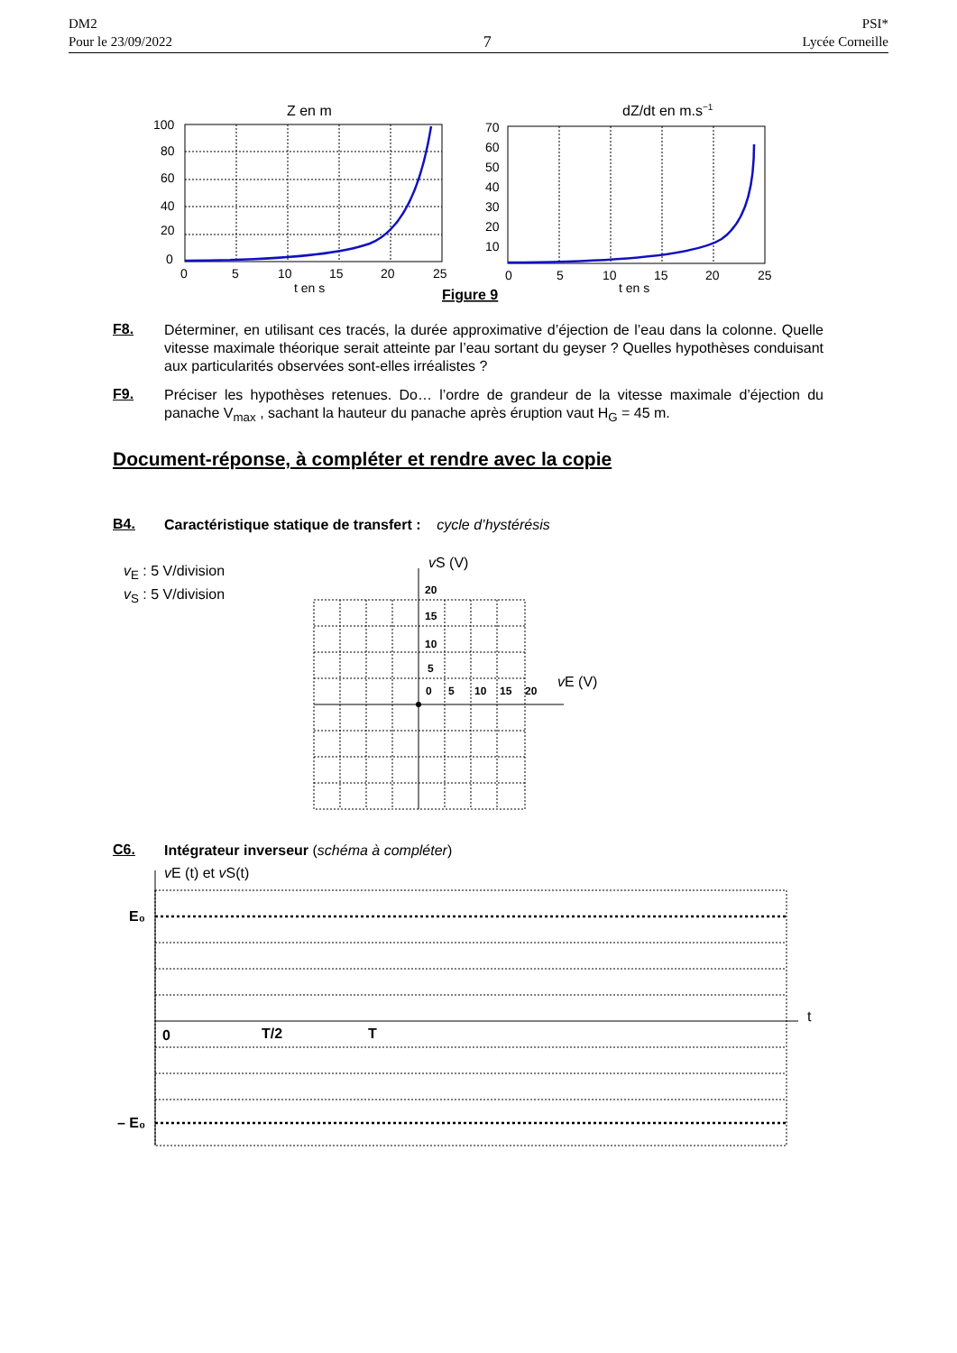DM2
Pour le 23/09/2022
7
PSI*
Lycée Corneille
Z en m
100
80
60
40
20
0
0
5
10
15
20
25
t en s
dZ/dt en m.s−1
70
60
50
40
30
20
10
0
5
10
15
20
25
t en s
Figure 9
F8.
Déterminer, en utilisant ces tracés, la durée approximative d’éjection de l’eau dans la colonne. Quelle vitesse maximale théorique serait atteinte par l’eau sortant du geyser ? Quelles hypothèses conduisant aux particularités observées sont-elles irréalistes ?
F9.
Préciser les hypothèses retenues. Do… l’ordre de grandeur de la vitesse maximale d’éjection du panache V<sub>max</sub> , sachant la hauteur du panache après éruption vaut H<sub>G</sub> = 45 m.
Document-réponse, à compléter et rendre avec la copie
B4.
Caractéristique statique de transfert : cycle d’hystérésis
v<sub>E</sub> : 5 V/division
v<sub>S</sub> : 5 V/division
20
15
10
5
0
5
10
15
20
vS (V)
vE (V)
C6.
Intégrateur inverseur (schéma à compléter)
vE (t) et vS(t)
E₀
– E₀
0
T/2
T
t